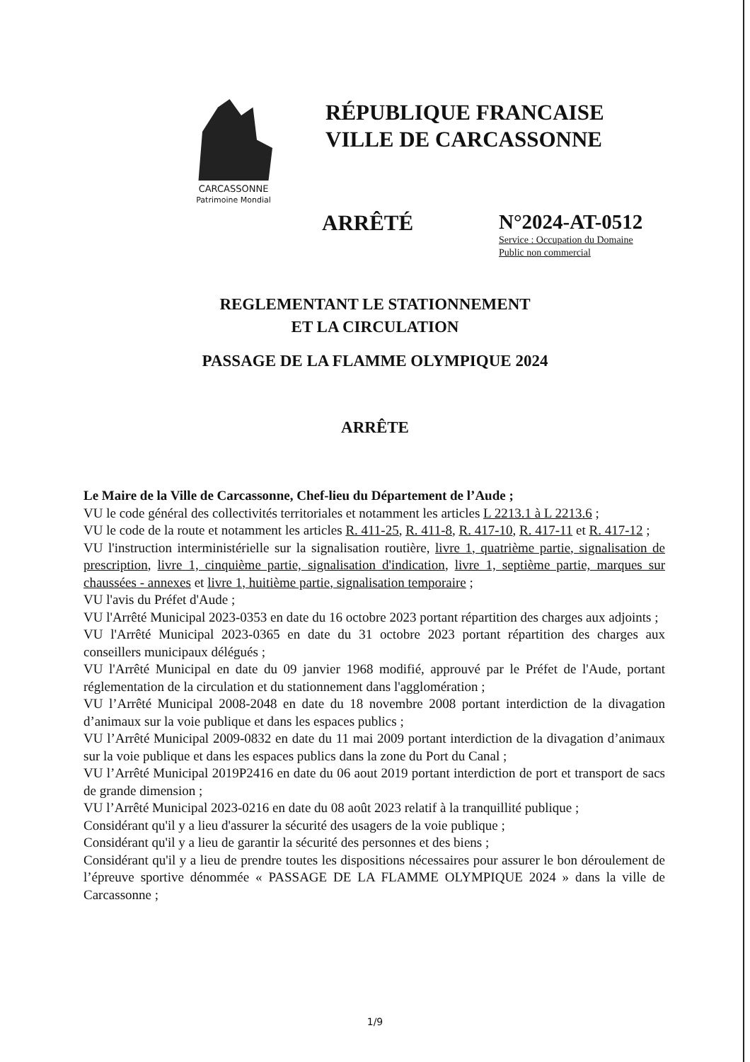CARCASSONNE
Patrimoine Mondial
RÉPUBLIQUE FRANCAISE
VILLE DE CARCASSONNE
ARRÊTÉ N°2024-AT-0512
Service : Occupation du Domaine
Public non commercial
REGLEMENTANT LE STATIONNEMENT
ET LA CIRCULATION
PASSAGE DE LA FLAMME OLYMPIQUE 2024
ARRÊTE
Le Maire de la Ville de Carcassonne, Chef-lieu du Département de l’Aude ;
VU le code général des collectivités territoriales et notamment les articles L 2213.1 à L 2213.6 ;
VU le code de la route et notamment les articles R. 411-25, R. 411-8, R. 417-10, R. 417-11 et R. 417-12 ;
VU l'instruction interministérielle sur la signalisation routière, livre 1, quatrième partie, signalisation de prescription, livre 1, cinquième partie, signalisation d'indication, livre 1, septième partie, marques sur chaussées - annexes et livre 1, huitième partie, signalisation temporaire ;
VU l'avis du Préfet d'Aude ;
VU l'Arrêté Municipal 2023-0353 en date du 16 octobre 2023 portant répartition des charges aux adjoints ;
VU l'Arrêté Municipal 2023-0365 en date du 31 octobre 2023 portant répartition des charges aux conseillers municipaux délégués ;
VU l'Arrêté Municipal en date du 09 janvier 1968 modifié, approuvé par le Préfet de l'Aude, portant réglementation de la circulation et du stationnement dans l'agglomération ;
VU l’Arrêté Municipal 2008-2048 en date du 18 novembre 2008 portant interdiction de la divagation d’animaux sur la voie publique et dans les espaces publics ;
VU l’Arrêté Municipal 2009-0832 en date du 11 mai 2009 portant interdiction de la divagation d’animaux sur la voie publique et dans les espaces publics dans la zone du Port du Canal ;
VU l’Arrêté Municipal 2019P2416 en date du 06 aout 2019 portant interdiction de port et transport de sacs de grande dimension ;
VU l’Arrêté Municipal 2023-0216 en date du 08 août 2023 relatif à la tranquillité publique ;
Considérant qu'il y a lieu d'assurer la sécurité des usagers de la voie publique ;
Considérant qu'il y a lieu de garantir la sécurité des personnes et des biens ;
Considérant qu'il y a lieu de prendre toutes les dispositions nécessaires pour assurer le bon déroulement de l’épreuve sportive dénommée « PASSAGE DE LA FLAMME OLYMPIQUE 2024 » dans la ville de Carcassonne ;
1/9